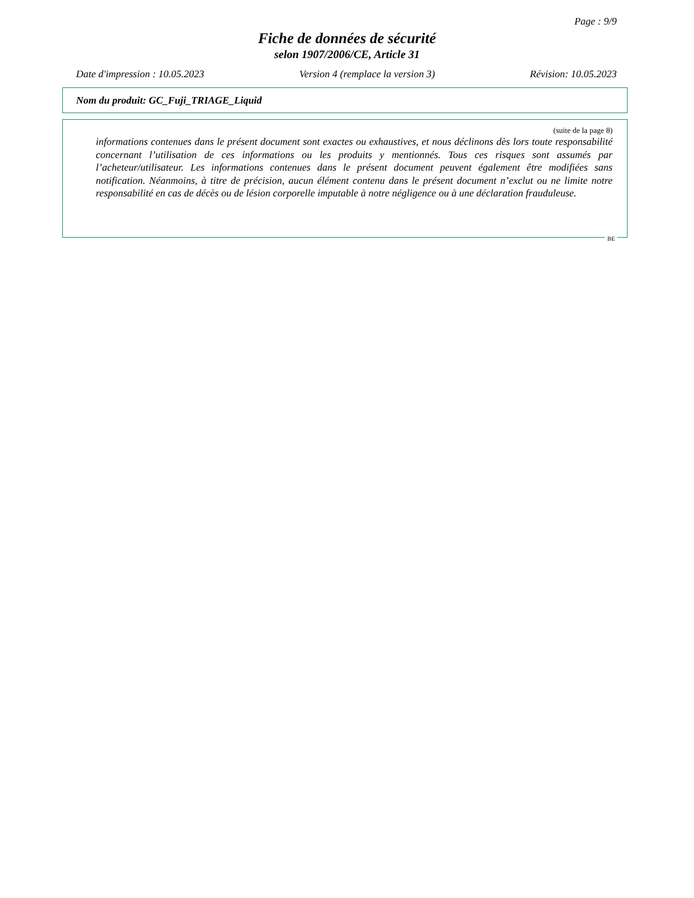Page : 9/9
Fiche de données de sécurité
selon 1907/2006/CE, Article 31
Date d'impression : 10.05.2023 Version 4 (remplace la version 3) Révision: 10.05.2023
Nom du produit: GC_Fuji_TRIAGE_Liquid
(suite de la page 8)
informations contenues dans le présent document sont exactes ou exhaustives, et nous déclinons dès lors toute responsabilité concernant l’utilisation de ces informations ou les produits y mentionnés. Tous ces risques sont assumés par l’acheteur/utilisateur. Les informations contenues dans le présent document peuvent également être modifiées sans notification. Néanmoins, à titre de précision, aucun élément contenu dans le présent document n’exclut ou ne limite notre responsabilité en cas de décès ou de lésion corporelle imputable à notre négligence ou à une déclaration frauduleuse.
BE